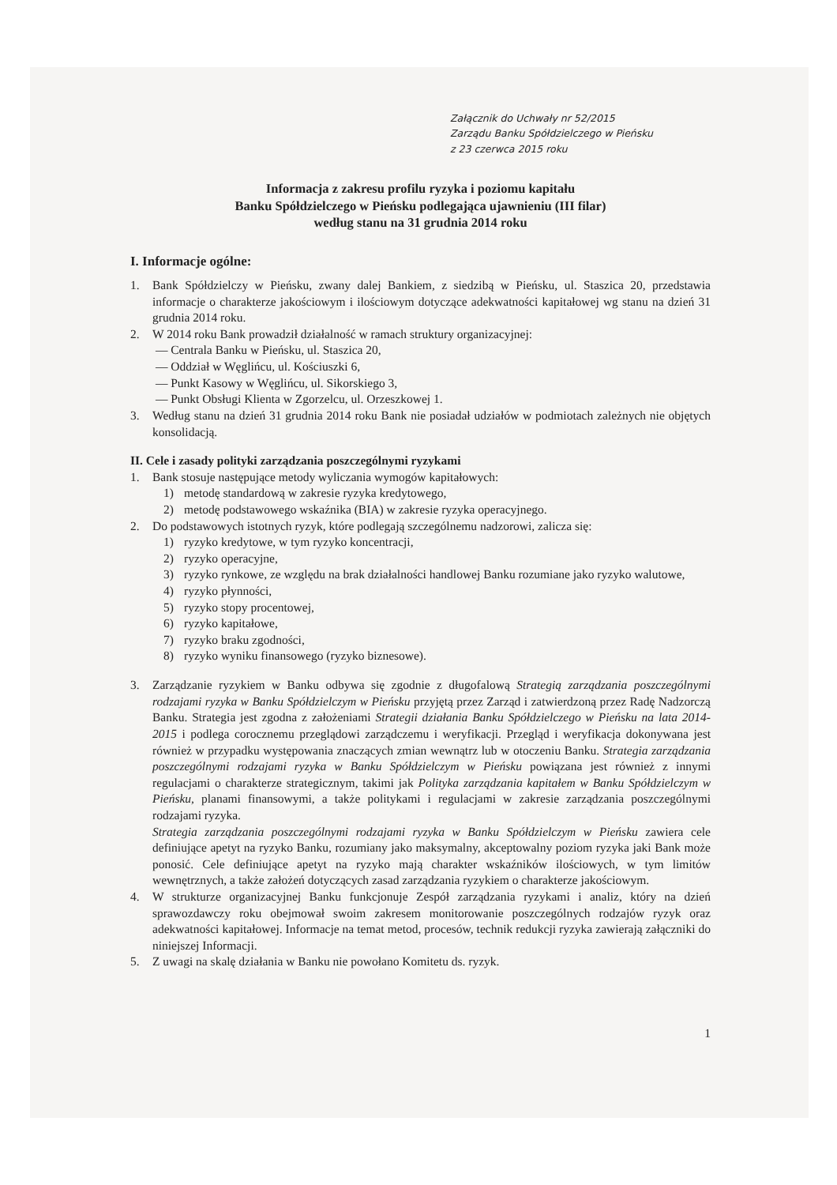Załącznik do Uchwały nr 52/2015
Zarządu Banku Spółdzielczego w Pieńsku
z 23 czerwca 2015 roku
Informacja z zakresu profilu ryzyka i poziomu kapitału
Banku Spółdzielczego w Pieńsku podlegająca ujawnieniu (III filar)
według stanu na 31 grudnia 2014 roku
I. Informacje ogólne:
1. Bank Spółdzielczy w Pieńsku, zwany dalej Bankiem, z siedzibą w Pieńsku, ul. Staszica 20, przedstawia informacje o charakterze jakościowym i ilościowym dotyczące adekwatności kapitałowej wg stanu na dzień 31 grudnia 2014 roku.
2. W 2014 roku Bank prowadził działalność w ramach struktury organizacyjnej:
— Centrala Banku w Pieńsku, ul. Staszica 20,
— Oddział w Węglińcu, ul. Kościuszki 6,
— Punkt Kasowy w Węglińcu, ul. Sikorskiego 3,
— Punkt Obsługi Klienta w Zgorzelcu, ul. Orzeszkowej 1.
3. Według stanu na dzień 31 grudnia 2014 roku Bank nie posiadał udziałów w podmiotach zależnych nie objętych konsolidacją.
II. Cele i zasady polityki zarządzania poszczególnymi ryzykami
1. Bank stosuje następujące metody wyliczania wymogów kapitałowych:
1) metodę standardową w zakresie ryzyka kredytowego,
2) metodę podstawowego wskaźnika (BIA) w zakresie ryzyka operacyjnego.
2. Do podstawowych istotnych ryzyk, które podlegają szczególnemu nadzorowi, zalicza się:
1) ryzyko kredytowe, w tym ryzyko koncentracji,
2) ryzyko operacyjne,
3) ryzyko rynkowe, ze względu na brak działalności handlowej Banku rozumiane jako ryzyko walutowe,
4) ryzyko płynności,
5) ryzyko stopy procentowej,
6) ryzyko kapitałowe,
7) ryzyko braku zgodności,
8) ryzyko wyniku finansowego (ryzyko biznesowe).
3. Zarządzanie ryzykiem w Banku odbywa się zgodnie z długofalową Strategią zarządzania poszczególnymi rodzajami ryzyka w Banku Spółdzielczym w Pieńsku przyjętą przez Zarząd i zatwierdzoną przez Radę Nadzorczą Banku. Strategia jest zgodna z założeniami Strategii działania Banku Spółdzielczego w Pieńsku na lata 2014-2015 i podlega corocznemu przeglądowi zarządczemu i weryfikacji. Przegląd i weryfikacja dokonywana jest również w przypadku występowania znaczących zmian wewnątrz lub w otoczeniu Banku. Strategia zarządzania poszczególnymi rodzajami ryzyka w Banku Spółdzielczym w Pieńsku powiązana jest również z innymi regulacjami o charakterze strategicznym, takimi jak Polityka zarządzania kapitałem w Banku Spółdzielczym w Pieńsku, planami finansowymi, a także politykami i regulacjami w zakresie zarządzania poszczególnymi rodzajami ryzyka.
Strategia zarządzania poszczególnymi rodzajami ryzyka w Banku Spółdzielczym w Pieńsku zawiera cele definiujące apetyt na ryzyko Banku, rozumiany jako maksymalny, akceptowalny poziom ryzyka jaki Bank może ponosić. Cele definiujące apetyt na ryzyko mają charakter wskaźników ilościowych, w tym limitów wewnętrznych, a także założeń dotyczących zasad zarządzania ryzykiem o charakterze jakościowym.
4. W strukturze organizacyjnej Banku funkcjonuje Zespół zarządzania ryzykami i analiz, który na dzień sprawozdawczy roku obejmował swoim zakresem monitorowanie poszczególnych rodzajów ryzyk oraz adekwatności kapitałowej. Informacje na temat metod, procesów, technik redukcji ryzyka zawierają załączniki do niniejszej Informacji.
5. Z uwagi na skalę działania w Banku nie powołano Komitetu ds. ryzyk.
1